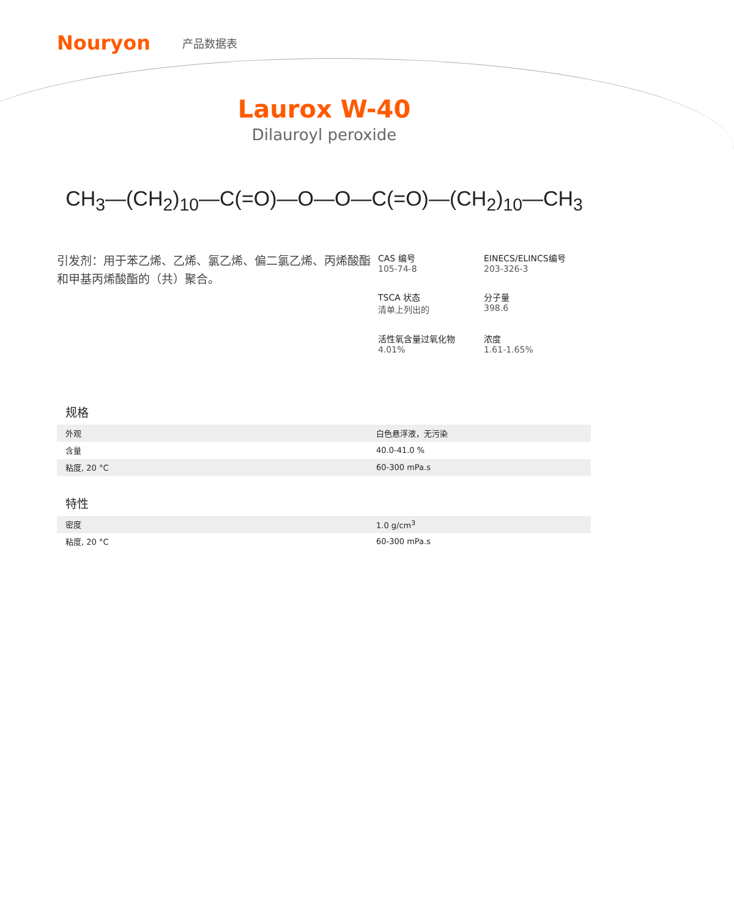Nouryon
产品数据表
Laurox W-40
Dilauroyl peroxide
CH<sub>3</sub>—(CH<sub>2</sub>)<sub>10</sub>—C(=O)—O—O—C(=O)—(CH<sub>2</sub>)<sub>10</sub>—CH<sub>3</sub>
引发剂：用于苯乙烯、乙烯、氯乙烯、偏二氯乙烯、丙烯酸酯和甲基丙烯酸酯的（共）聚合。
CAS 编号
105-74-8
EINECS/ELINCS编号
203-326-3
TSCA 状态
清单上列出的
分子量
398.6
活性氧含量过氧化物
4.01%
浓度
1.61-1.65%
规格
| 外观 | 白色悬浮液，无污染 |
| 含量 | 40.0-41.0 % |
| 粘度, 20 °C | 60-300 mPa.s |
特性
| 密度 | 1.0 g/cm<sup>3</sup> |
| 粘度, 20 °C | 60-300 mPa.s |